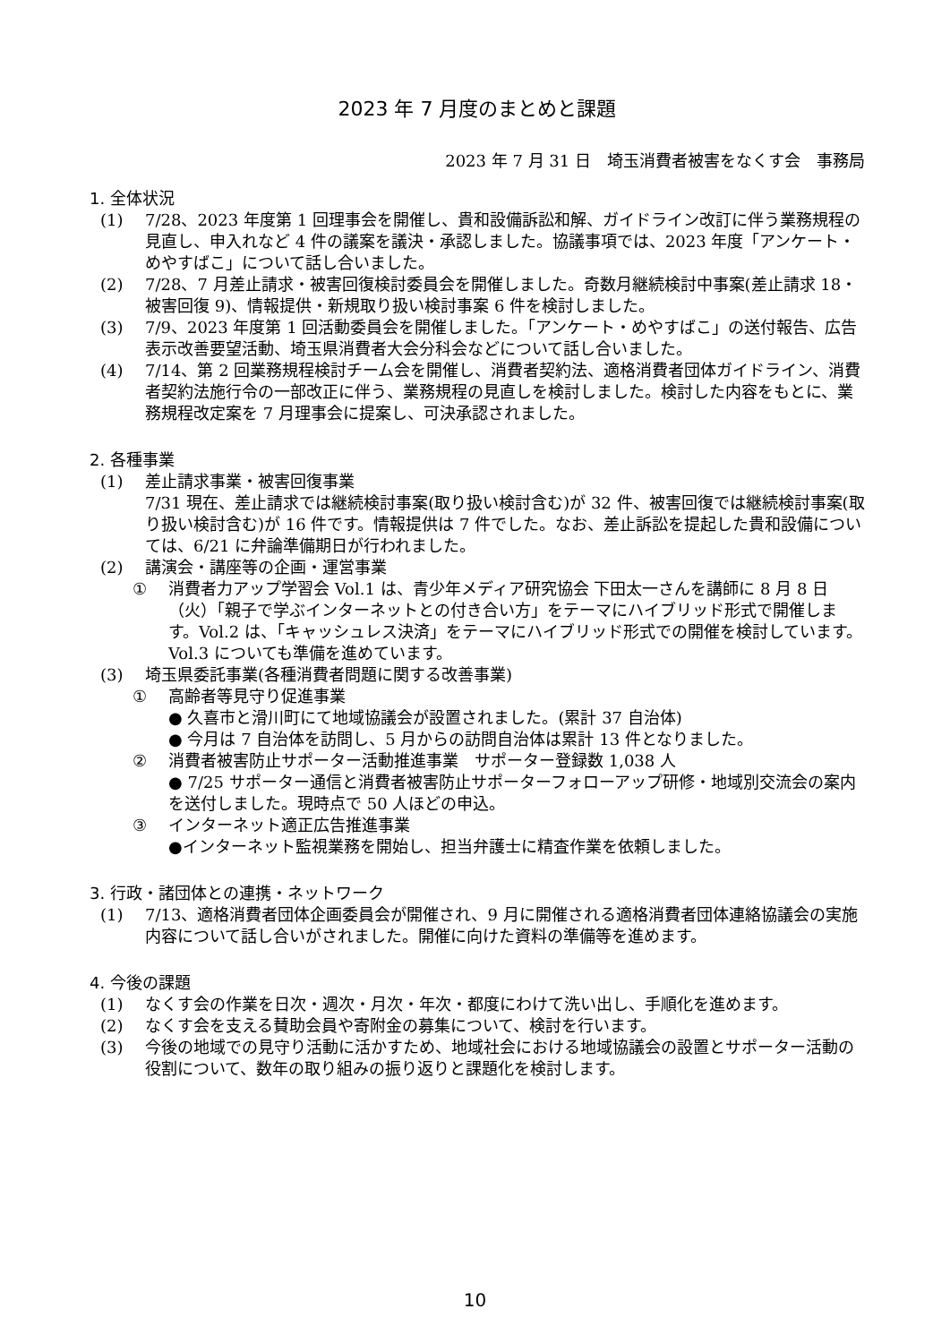2023 年 7 月度のまとめと課題
2023 年 7 月 31 日　埼玉消費者被害をなくす会　事務局
1. 全体状況
(1) 7/28、2023 年度第 1 回理事会を開催し、貴和設備訴訟和解、ガイドライン改訂に伴う業務規程の見直し、申入れなど 4 件の議案を議決・承認しました。協議事項では、2023 年度「アンケート・めやすばこ」について話し合いました。
(2) 7/28、7 月差止請求・被害回復検討委員会を開催しました。奇数月継続検討中事案(差止請求 18・被害回復 9)、情報提供・新規取り扱い検討事案 6 件を検討しました。
(3) 7/9、2023 年度第 1 回活動委員会を開催しました。「アンケート・めやすばこ」の送付報告、広告表示改善要望活動、埼玉県消費者大会分科会などについて話し合いました。
(4) 7/14、第 2 回業務規程検討チーム会を開催し、消費者契約法、適格消費者団体ガイドライン、消費者契約法施行令の一部改正に伴う、業務規程の見直しを検討しました。検討した内容をもとに、業務規程改定案を 7 月理事会に提案し、可決承認されました。
2. 各種事業
(1) 差止請求事業・被害回復事業
7/31 現在、差止請求では継続検討事案(取り扱い検討含む)が 32 件、被害回復では継続検討事案(取り扱い検討含む)が 16 件です。情報提供は 7 件でした。なお、差止訴訟を提起した貴和設備については、6/21 に弁論準備期日が行われました。
(2) 講演会・講座等の企画・運営事業
① 消費者力アップ学習会 Vol.1 は、青少年メディア研究協会 下田太一さんを講師に 8 月 8 日（火）「親子で学ぶインターネットとの付き合い方」をテーマにハイブリッド形式で開催します。Vol.2 は、「キャッシュレス決済」をテーマにハイブリッド形式での開催を検討しています。Vol.3 についても準備を進めています。
(3) 埼玉県委託事業(各種消費者問題に関する改善事業)
① 高齢者等見守り促進事業
● 久喜市と滑川町にて地域協議会が設置されました。(累計 37 自治体)
● 今月は 7 自治体を訪問し、5 月からの訪問自治体は累計 13 件となりました。
② 消費者被害防止サポーター活動推進事業　サポーター登録数 1,038 人
● 7/25 サポーター通信と消費者被害防止サポーターフォローアップ研修・地域別交流会の案内を送付しました。現時点で 50 人ほどの申込。
③ インターネット適正広告推進事業
●インターネット監視業務を開始し、担当弁護士に精査作業を依頼しました。
3. 行政・諸団体との連携・ネットワーク
(1) 7/13、適格消費者団体企画委員会が開催され、9 月に開催される適格消費者団体連絡協議会の実施内容について話し合いがされました。開催に向けた資料の準備等を進めます。
4. 今後の課題
(1) なくす会の作業を日次・週次・月次・年次・都度にわけて洗い出し、手順化を進めます。
(2) なくす会を支える賛助会員や寄附金の募集について、検討を行います。
(3) 今後の地域での見守り活動に活かすため、地域社会における地域協議会の設置とサポーター活動の役割について、数年の取り組みの振り返りと課題化を検討します。
10